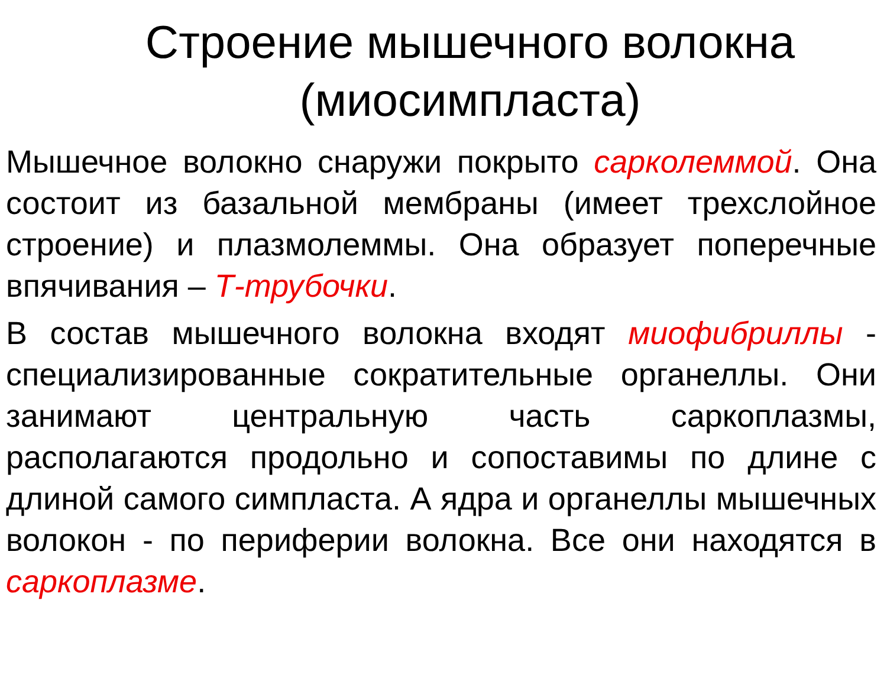Строение мышечного волокна
(миосимпласта)
Мышечное волокно снаружи покрыто сарколеммой. Она состоит из базальной мембраны (имеет трехслойное строение) и плазмолеммы. Она образует поперечные впячивания – Т-трубочки.
В состав мышечного волокна входят миофибриллы - специализированные сократительные органеллы. Они занимают центральную часть саркоплазмы, располагаются продольно и сопоставимы по длине с длиной самого симпласта. А ядра и органеллы мышечных волокон - по периферии волокна. Все они находятся в саркоплазме.